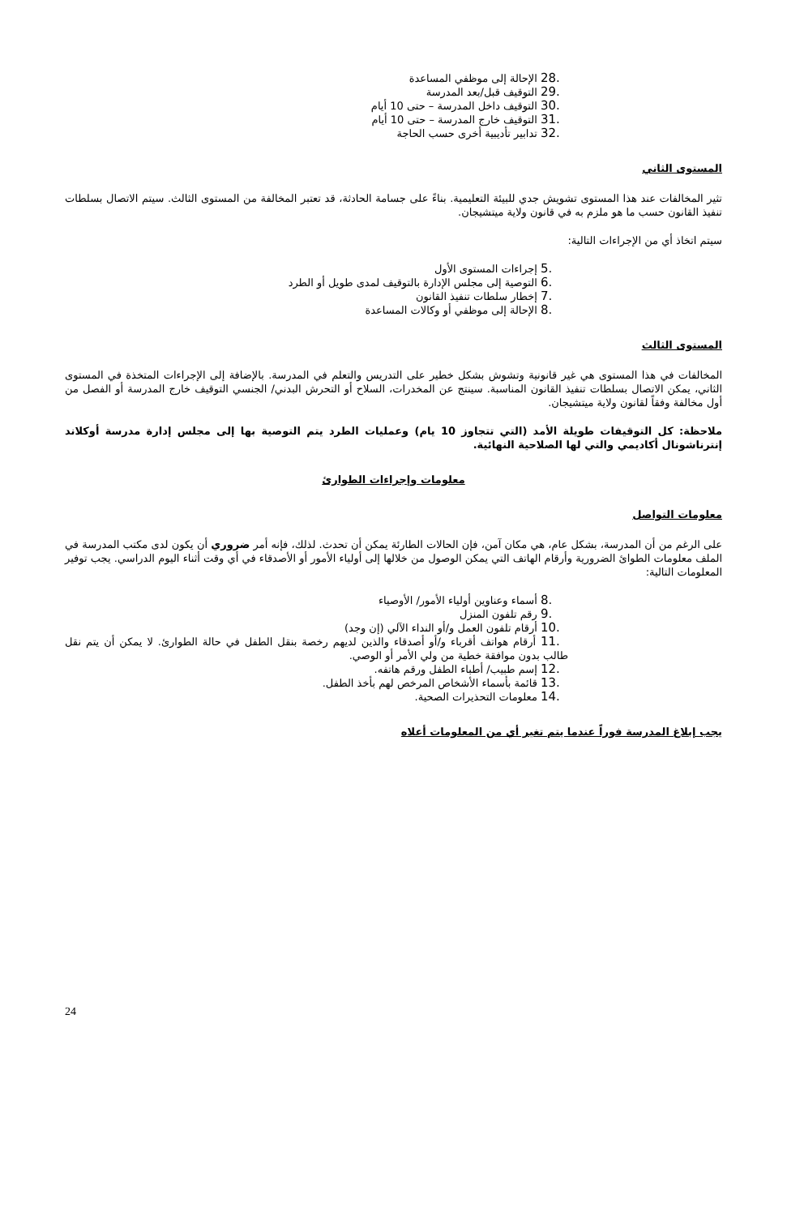.28 الإحالة إلى موظفي المساعدة
.29 التوقيف قبل/بعد المدرسة
.30 التوقيف داخل المدرسة – حتى 10 أيام
.31 التوقيف خارج المدرسة – حتى 10 أيام
.32 تدابير تأديبية أخرى حسب الحاجة
المستوى الثاني
تثير المخالفات عند هذا المستوى تشويش جدي للبيئة التعليمية. بناءً على جسامة الحادثة، قد تعتبر المخالفة من المستوى الثالث. سيتم الاتصال بسلطات تنفيذ القانون حسب ما هو ملزم به في قانون ولاية ميتشيجان.
سيتم اتخاذ أي من الإجراءات التالية:
.5 إجراءات المستوى الأول
.6 التوصية إلى مجلس الإدارة بالتوقيف لمدى طويل أو الطرد
.7 إخطار سلطات تنفيذ القانون
.8 الإحالة إلى موظفي أو وكالات المساعدة
المستوى الثالث
المخالفات في هذا المستوى هي غير قانونية وتشوش بشكل خطير على التدريس والتعلم في المدرسة. بالإضافة إلى الإجراءات المتخذة في المستوى الثاني، يمكن الاتصال بسلطات تنفيذ القانون المناسبة. سينتج عن المخدرات، السلاح أو التحرش البدني/ الجنسي التوقيف خارج المدرسة أو الفصل من أول مخالفة وفقاً لقانون ولاية ميتشيجان.
ملاحظة: كل التوقيفات طويلة الأمد (التي تتجاوز 10 يام) وعمليات الطرد يتم التوصية بها إلى مجلس إدارة مدرسة أوكلاند إنترناشونال أكاديمي والتي لها الصلاحية النهائية.
معلومات وإجراءات الطوارئ
معلومات التواصل
على الرغم من أن المدرسة، بشكل عام، هي مكان آمن، فإن الحالات الطارئة يمكن أن تحدث. لذلك، فإنه أمر ضروري أن يكون لدى مكتب المدرسة في الملف معلومات الطوائ الضرورية وأرقام الهاتف التي يمكن الوصول من خلالها إلى أولياء الأمور أو الأصدقاء في أي وقت أثناء اليوم الدراسي. يجب توفير المعلومات التالية:
.8 أسماء وعناوين أولياء الأمور/ الأوصياء
.9 رقم تلفون المنزل
.10 أرقام تلفون العمل و/أو النداء الآلي (إن وجد)
.11 أرقام هواتف أقرباء و/أو أصدقاء والذين لديهم رخصة بنقل الطفل في حالة الطوارئ. لا يمكن أن يتم نقل طالب بدون موافقة خطية من ولي الأمر أو الوصي.
.12 إسم طبيب/ أطباء الطفل ورقم هاتفه.
.13 قائمة بأسماء الأشخاص المرخص لهم بأخذ الطفل.
.14 معلومات التحذيرات الصحية.
يجب إبلاغ المدرسة فوراً عندما يتم تغير أي من المعلومات أعلاه
24